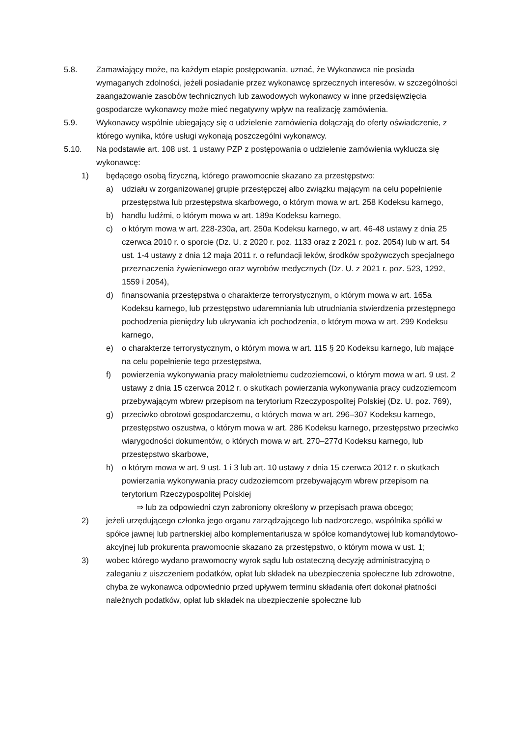5.8. Zamawiający może, na każdym etapie postępowania, uznać, że Wykonawca nie posiada wymaganych zdolności, jeżeli posiadanie przez wykonawcę sprzecznych interesów, w szczególności zaangażowanie zasobów technicznych lub zawodowych wykonawcy w inne przedsięwzięcia gospodarcze wykonawcy może mieć negatywny wpływ na realizację zamówienia.
5.9. Wykonawcy wspólnie ubiegający się o udzielenie zamówienia dołączają do oferty oświadczenie, z którego wynika, które usługi wykonają poszczególni wykonawcy.
5.10. Na podstawie art. 108 ust. 1 ustawy PZP z postępowania o udzielenie zamówienia wyklucza się wykonawcę:
1) będącego osobą fizyczną, którego prawomocnie skazano za przestępstwo:
a) udziału w zorganizowanej grupie przestępczej albo związku mającym na celu popełnienie przestępstwa lub przestępstwa skarbowego, o którym mowa w art. 258 Kodeksu karnego,
b) handlu ludźmi, o którym mowa w art. 189a Kodeksu karnego,
c) o którym mowa w art. 228-230a, art. 250a Kodeksu karnego, w art. 46-48 ustawy z dnia 25 czerwca 2010 r. o sporcie (Dz. U. z 2020 r. poz. 1133 oraz z 2021 r. poz. 2054) lub w art. 54 ust. 1-4 ustawy z dnia 12 maja 2011 r. o refundacji leków, środków spożywczych specjalnego przeznaczenia żywieniowego oraz wyrobów medycznych (Dz. U. z 2021 r. poz. 523, 1292, 1559 i 2054),
d) finansowania przestępstwa o charakterze terrorystycznym, o którym mowa w art. 165a Kodeksu karnego, lub przestępstwo udaremniania lub utrudniania stwierdzenia przestępnego pochodzenia pieniędzy lub ukrywania ich pochodzenia, o którym mowa w art. 299 Kodeksu karnego,
e) o charakterze terrorystycznym, o którym mowa w art. 115 § 20 Kodeksu karnego, lub mające na celu popełnienie tego przestępstwa,
f) powierzenia wykonywania pracy małoletniemu cudzoziemcowi, o którym mowa w art. 9 ust. 2 ustawy z dnia 15 czerwca 2012 r. o skutkach powierzania wykonywania pracy cudzoziemcom przebywającym wbrew przepisom na terytorium Rzeczypospolitej Polskiej (Dz. U. poz. 769),
g) przeciwko obrotowi gospodarczemu, o których mowa w art. 296–307 Kodeksu karnego, przestępstwo oszustwa, o którym mowa w art. 286 Kodeksu karnego, przestępstwo przeciwko wiarygodności dokumentów, o których mowa w art. 270–277d Kodeksu karnego, lub przestępstwo skarbowe,
h) o którym mowa w art. 9 ust. 1 i 3 lub art. 10 ustawy z dnia 15 czerwca 2012 r. o skutkach powierzania wykonywania pracy cudzoziemcom przebywającym wbrew przepisom na terytorium Rzeczypospolitej Polskiej
⇒ lub za odpowiedni czyn zabroniony określony w przepisach prawa obcego;
2) jeżeli urzędującego członka jego organu zarządzającego lub nadzorczego, wspólnika spółki w spółce jawnej lub partnerskiej albo komplementariusza w spółce komandytowej lub komandytowo-akcyjnej lub prokurenta prawomocnie skazano za przestępstwo, o którym mowa w ust. 1;
3) wobec którego wydano prawomocny wyrok sądu lub ostateczną decyzję administracyjną o zaleganiu z uiszczeniem podatków, opłat lub składek na ubezpieczenia społeczne lub zdrowotne, chyba że wykonawca odpowiednio przed upływem terminu składania ofert dokonał płatności należnych podatków, opłat lub składek na ubezpieczenie społeczne lub